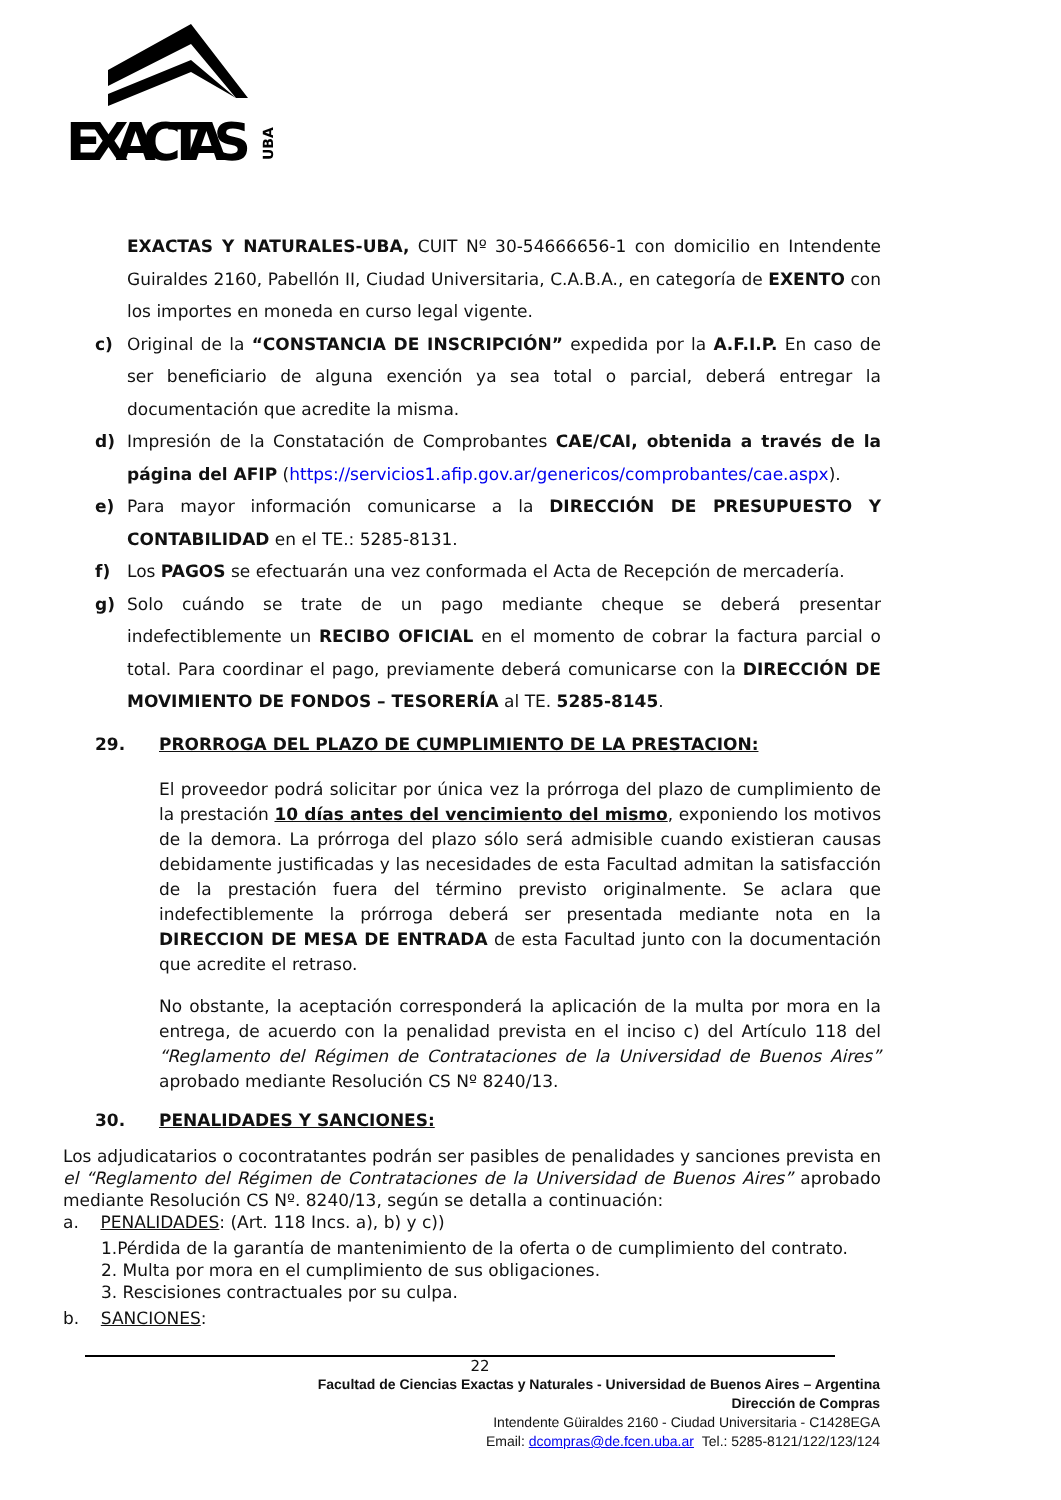EXACTAS
UBA
EXACTAS Y NATURALES-UBA, CUIT Nº 30-54666656-1 con domicilio en Intendente Guiraldes 2160, Pabellón II, Ciudad Universitaria, C.A.B.A., en categoría de EXENTO con los importes en moneda en curso legal vigente.
c) Original de la “CONSTANCIA DE INSCRIPCIÓN” expedida por la A.F.I.P. En caso de ser beneficiario de alguna exención ya sea total o parcial, deberá entregar la documentación que acredite la misma.
d) Impresión de la Constatación de Comprobantes CAE/CAI, obtenida a través de la página del AFIP (https://servicios1.afip.gov.ar/genericos/comprobantes/cae.aspx).
e) Para mayor información comunicarse a la DIRECCIÓN DE PRESUPUESTO Y CONTABILIDAD en el TE.: 5285-8131.
f) Los PAGOS se efectuarán una vez conformada el Acta de Recepción de mercadería.
g) Solo cuándo se trate de un pago mediante cheque se deberá presentar indefectiblemente un RECIBO OFICIAL en el momento de cobrar la factura parcial o total. Para coordinar el pago, previamente deberá comunicarse con la DIRECCIÓN DE MOVIMIENTO DE FONDOS – TESORERÍA al TE. 5285-8145.
29. PRORROGA DEL PLAZO DE CUMPLIMIENTO DE LA PRESTACION:
El proveedor podrá solicitar por única vez la prórroga del plazo de cumplimiento de la prestación 10 días antes del vencimiento del mismo, exponiendo los motivos de la demora. La prórroga del plazo sólo será admisible cuando existieran causas debidamente justificadas y las necesidades de esta Facultad admitan la satisfacción de la prestación fuera del término previsto originalmente. Se aclara que indefectiblemente la prórroga deberá ser presentada mediante nota en la DIRECCION DE MESA DE ENTRADA de esta Facultad junto con la documentación que acredite el retraso.
No obstante, la aceptación corresponderá la aplicación de la multa por mora en la entrega, de acuerdo con la penalidad prevista en el inciso c) del Artículo 118 del “Reglamento del Régimen de Contrataciones de la Universidad de Buenos Aires” aprobado mediante Resolución CS Nº 8240/13.
30. PENALIDADES Y SANCIONES:
Los adjudicatarios o cocontratantes podrán ser pasibles de penalidades y sanciones prevista en el “Reglamento del Régimen de Contrataciones de la Universidad de Buenos Aires” aprobado mediante Resolución CS Nº. 8240/13, según se detalla a continuación:
a. PENALIDADES: (Art. 118 Incs. a), b) y c))
1.Pérdida de la garantía de mantenimiento de la oferta o de cumplimiento del contrato.
2. Multa por mora en el cumplimiento de sus obligaciones.
3. Rescisiones contractuales por su culpa.
b. SANCIONES:
22
Facultad de Ciencias Exactas y Naturales - Universidad de Buenos Aires – Argentina
Dirección de Compras
Intendente Güiraldes 2160 - Ciudad Universitaria - C1428EGA
Email: dcompras@de.fcen.uba.ar Tel.: 5285-8121/122/123/124